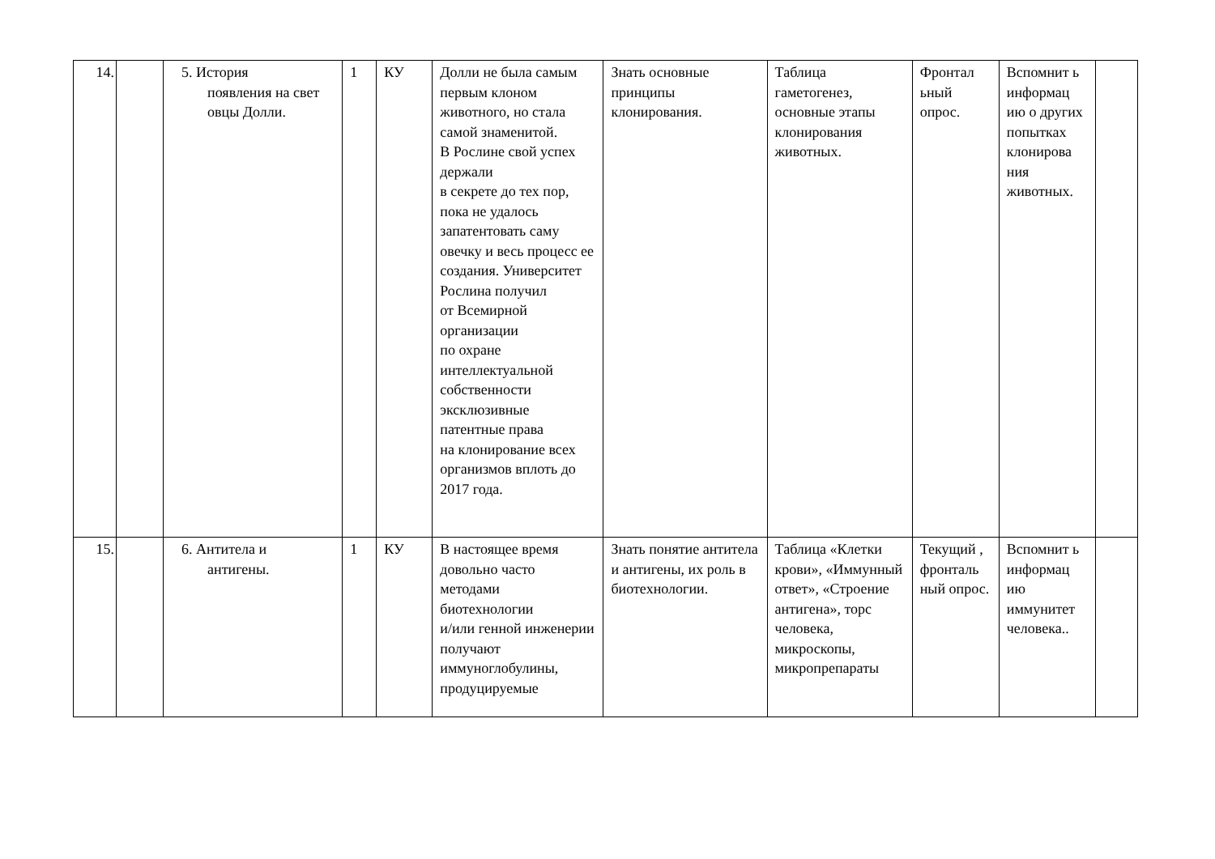| 14. | | 5. История появления на свет овцы Долли. | 1 | КУ | Долли не была самым первым клоном животного, но стала самой знаменитой. В Рослине свой успех держали в секрете до тех пор, пока не удалось запатентовать саму овечку и весь процесс ее создания. Университет Рослина получил от Всемирной организации по охране интеллектуальной собственности эксклюзивные патентные права на клонирование всех организмов вплоть до 2017 года. | Знать основные принципы клонирования. | Таблица гаметогенез, основные этапы клонирования животных. | Фронтал ьный опрос. | Вспомнит ь информац ию о других попытках клонирова ния животных. | |
| 15. | | 6. Антитела и антигены. | 1 | КУ | В настоящее время довольно часто методами биотехнологии и/или генной инженерии получают иммуноглобулины, продуцируемые | Знать понятие антитела и антигены, их роль в биотехнологии. | Таблица «Клетки крови», «Иммунный ответ», «Строение антигена», торс человека, микроскопы, микропрепараты | Текущий , фронталь ный опрос. | Вспомнит ь информац ию иммунитет человека.. | |